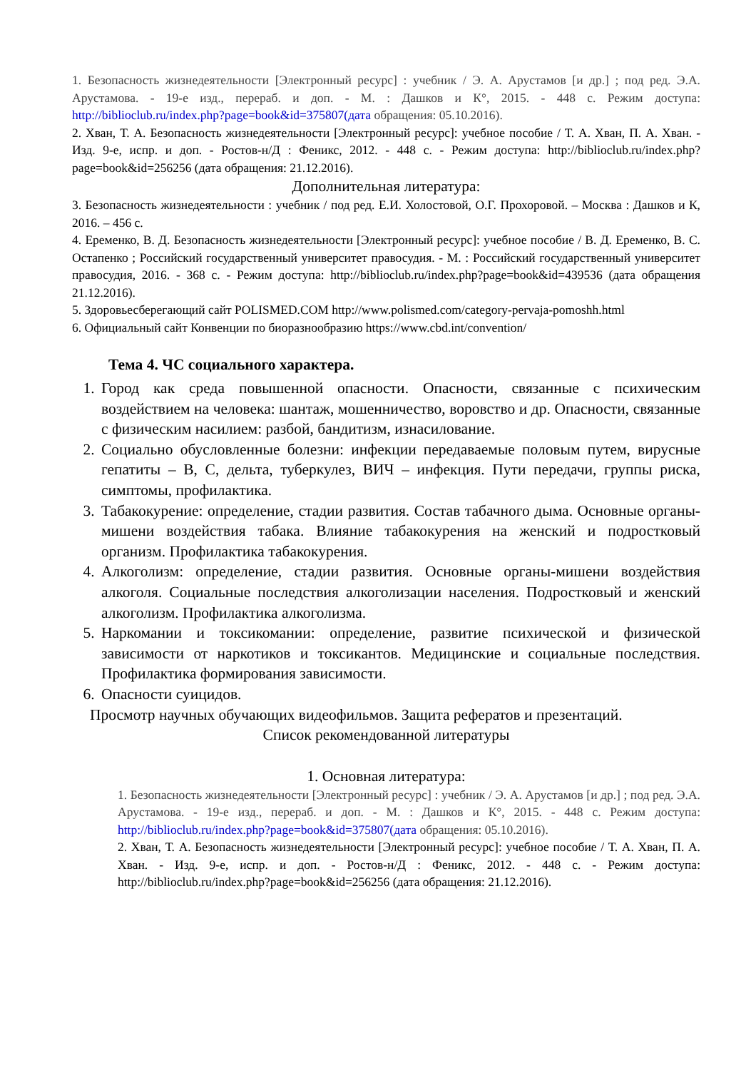1. Безопасность жизнедеятельности [Электронный ресурс] : учебник / Э. А. Арустамов [и др.] ; под ред. Э.А. Арустамова. - 19-е изд., перераб. и доп. - М. : Дашков и К°, 2015. - 448 с. Режим доступа: http://biblioclub.ru/index.php?page=book&id=375807(дата обращения: 05.10.2016).
2. Хван, Т. А. Безопасность жизнедеятельности [Электронный ресурс]: учебное пособие / Т. А. Хван, П. А. Хван. - Изд. 9-е, испр. и доп. - Ростов-н/Д : Феникс, 2012. - 448 с. - Режим доступа: http://biblioclub.ru/index.php?page=book&id=256256 (дата обращения: 21.12.2016).
Дополнительная литература:
3. Безопасность жизнедеятельности : учебник / под ред. Е.И. Холостовой, О.Г. Прохоровой. – Москва : Дашков и К, 2016. – 456 с.
4. Еременко, В. Д. Безопасность жизнедеятельности [Электронный ресурс]: учебное пособие / В. Д. Еременко, В. С. Остапенко ; Российский государственный университет правосудия. - М. : Российский государственный университет правосудия, 2016. - 368 с. - Режим доступа: http://biblioclub.ru/index.php?page=book&id=439536 (дата обращения 21.12.2016).
5. Здоровьесберегающий сайт POLISMED.COM http://www.polismed.com/category-pervaja-pomoshh.html
6. Официальный сайт Конвенции по биоразнообразию https://www.cbd.int/convention/
Тема 4. ЧС социального характера.
1. Город как среда повышенной опасности. Опасности, связанные с психическим воздействием на человека: шантаж, мошенничество, воровство и др. Опасности, связанные с физическим насилием: разбой, бандитизм, изнасилование.
2. Социально обусловленные болезни: инфекции передаваемые половым путем, вирусные гепатиты – В, С, дельта, туберкулез, ВИЧ – инфекция. Пути передачи, группы риска, симптомы, профилактика.
3. Табакокурение: определение, стадии развития. Состав табачного дыма. Основные органы-мишени воздействия табака. Влияние табакокурения на женский и подростковый организм. Профилактика табакокурения.
4. Алкоголизм: определение, стадии развития. Основные органы-мишени воздействия алкоголя. Социальные последствия алкоголизации населения. Подростковый и женский алкоголизм. Профилактика алкоголизма.
5. Наркомании и токсикомании: определение, развитие психической и физической зависимости от наркотиков и токсикантов. Медицинские и социальные последствия. Профилактика формирования зависимости.
6. Опасности суицидов.
Просмотр научных обучающих видеофильмов. Защита рефератов и презентаций.
Список рекомендованной литературы
1. Основная литература:
1. Безопасность жизнедеятельности [Электронный ресурс] : учебник / Э. А. Арустамов [и др.] ; под ред. Э.А. Арустамова. - 19-е изд., перераб. и доп. - М. : Дашков и К°, 2015. - 448 с. Режим доступа: http://biblioclub.ru/index.php?page=book&id=375807(дата обращения: 05.10.2016).
2. Хван, Т. А. Безопасность жизнедеятельности [Электронный ресурс]: учебное пособие / Т. А. Хван, П. А. Хван. - Изд. 9-е, испр. и доп. - Ростов-н/Д : Феникс, 2012. - 448 с. - Режим доступа: http://biblioclub.ru/index.php?page=book&id=256256 (дата обращения: 21.12.2016).